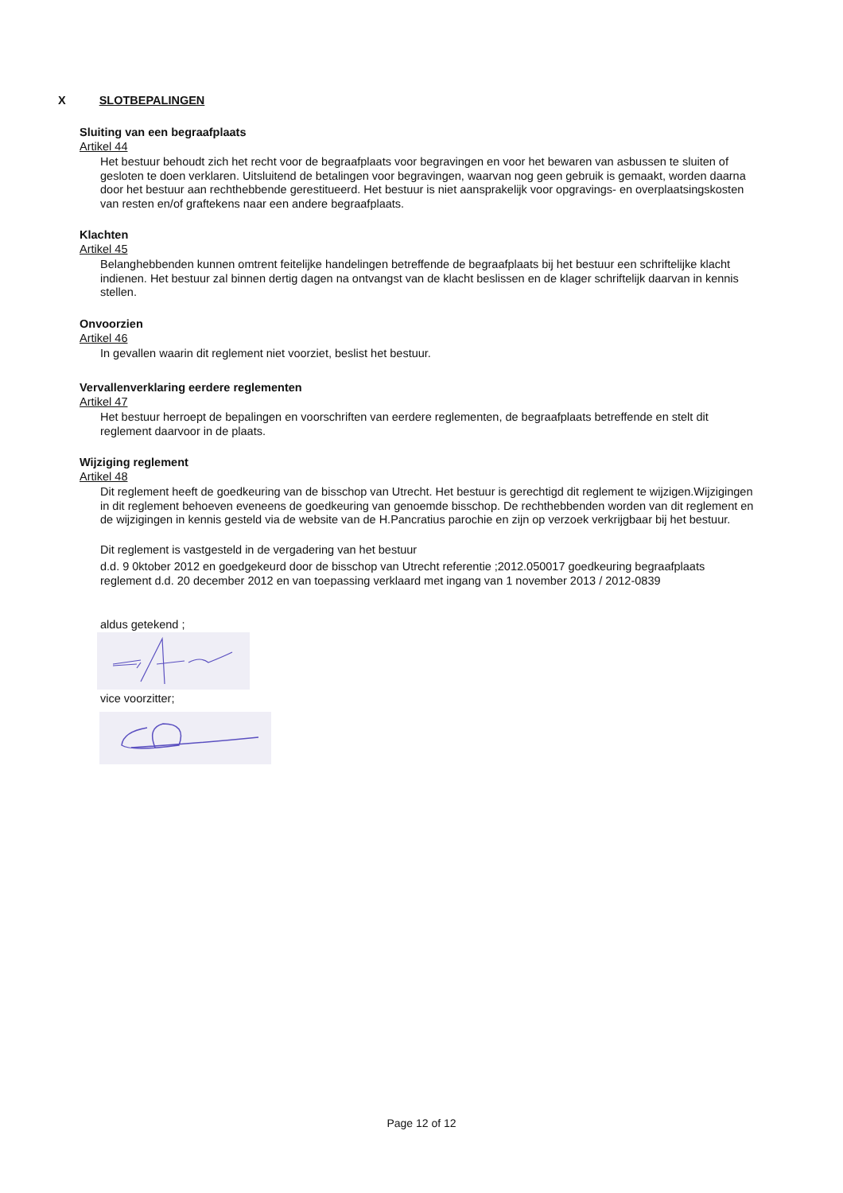X SLOTBEPALINGEN
Sluiting van een begraafplaats
Artikel 44
Het bestuur behoudt zich het recht voor de begraafplaats voor begravingen en voor het bewaren van asbussen te sluiten of gesloten te doen verklaren. Uitsluitend de betalingen voor begravingen, waarvan nog geen gebruik is gemaakt, worden daarna door het bestuur aan rechthebbende gerestitueerd. Het bestuur is niet aansprakelijk voor opgravings- en overplaatsingskosten van resten en/of graftekens naar een andere begraafplaats.
Klachten
Artikel 45
Belanghebbenden kunnen omtrent feitelijke handelingen betreffende de begraafplaats bij het bestuur een schriftelijke klacht indienen. Het bestuur zal binnen dertig dagen na ontvangst van de klacht beslissen en de klager schriftelijk daarvan in kennis stellen.
Onvoorzien
Artikel 46
In gevallen waarin dit reglement niet voorziet, beslist het bestuur.
Vervallenverklaring eerdere reglementen
Artikel 47
Het bestuur herroept de bepalingen en voorschriften van eerdere reglementen, de begraafplaats betreffende en stelt dit reglement daarvoor in de plaats.
Wijziging reglement
Artikel 48
Dit reglement heeft de goedkeuring van de bisschop van Utrecht. Het bestuur is gerechtigd dit reglement te wijzigen.Wijzigingen in dit reglement behoeven eveneens de goedkeuring van genoemde bisschop. De rechthebbenden worden van dit reglement en de wijzigingen in kennis gesteld via de website van de H.Pancratius parochie en zijn op verzoek verkrijgbaar bij het bestuur.
Dit reglement is vastgesteld in de vergadering van het bestuur
d.d. 9 0ktober 2012 en goedgekeurd door de bisschop van Utrecht referentie ;2012.050017 goedkeuring begraafplaats reglement d.d. 20 december 2012 en van toepassing verklaard met ingang van 1 november 2013 / 2012-0839
aldus getekend ;
vice voorzitter;
Page 12 of 12